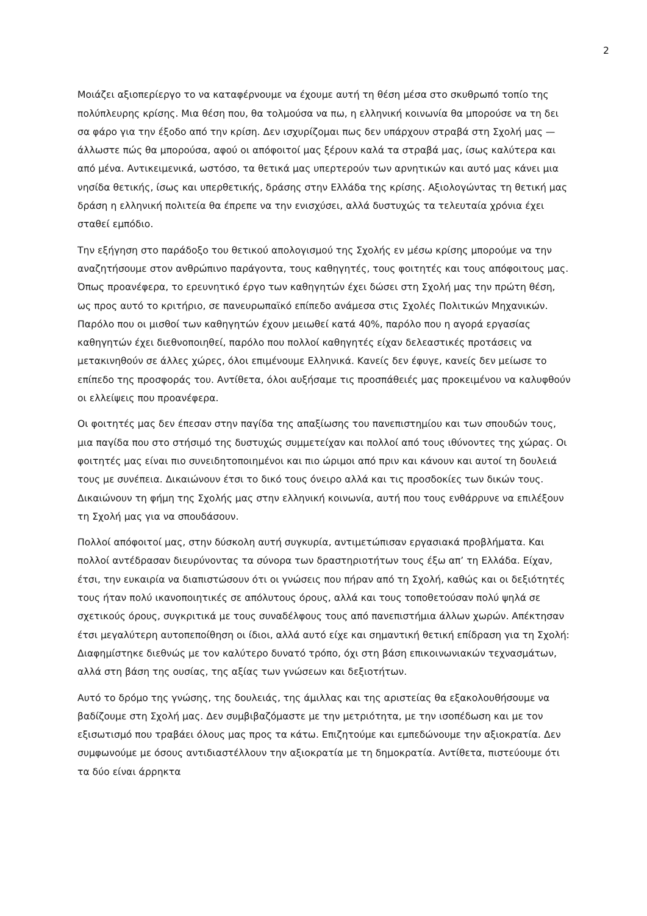2
Μοιάζει αξιοπερίεργο το να καταφέρνουμε να έχουμε αυτή τη θέση μέσα στο σκυθρωπό τοπίο της πολύπλευρης κρίσης. Μια θέση που, θα τολμούσα να πω, η ελληνική κοινωνία θα μπορούσε να τη δει σα φάρο για την έξοδο από την κρίση. Δεν ισχυρίζομαι πως δεν υπάρχουν στραβά στη Σχολή μας —άλλωστε πώς θα μπορούσα, αφού οι απόφοιτοί μας ξέρουν καλά τα στραβά μας, ίσως καλύτερα και από μένα. Αντικειμενικά, ωστόσο, τα θετικά μας υπερτερούν των αρνητικών και αυτό μας κάνει μια νησίδα θετικής, ίσως και υπερθετικής, δράσης στην Ελλάδα της κρίσης. Αξιολογώντας τη θετική μας δράση η ελληνική πολιτεία θα έπρεπε να την ενισχύσει, αλλά δυστυχώς τα τελευταία χρόνια έχει σταθεί εμπόδιο.
Την εξήγηση στο παράδοξο του θετικού απολογισμού της Σχολής εν μέσω κρίσης μπορούμε να την αναζητήσουμε στον ανθρώπινο παράγοντα, τους καθηγητές, τους φοιτητές και τους απόφοιτους μας. Όπως προανέφερα, το ερευνητικό έργο των καθηγητών έχει δώσει στη Σχολή μας την πρώτη θέση, ως προς αυτό το κριτήριο, σε πανευρωπαϊκό επίπεδο ανάμεσα στις Σχολές Πολιτικών Μηχανικών. Παρόλο που οι μισθοί των καθηγητών έχουν μειωθεί κατά 40%, παρόλο που η αγορά εργασίας καθηγητών έχει διεθνοποιηθεί, παρόλο που πολλοί καθηγητές είχαν δελεαστικές προτάσεις να μετακινηθούν σε άλλες χώρες, όλοι επιμένουμε Ελληνικά. Κανείς δεν έφυγε, κανείς δεν μείωσε το επίπεδο της προσφοράς του. Αντίθετα, όλοι αυξήσαμε τις προσπάθειές μας προκειμένου να καλυφθούν οι ελλείψεις που προανέφερα.
Οι φοιτητές μας δεν έπεσαν στην παγίδα της απαξίωσης του πανεπιστημίου και των σπουδών τους, μια παγίδα που στο στήσιμό της δυστυχώς συμμετείχαν και πολλοί από τους ιθύνοντες της χώρας. Οι φοιτητές μας είναι πιο συνειδητοποιημένοι και πιο ώριμοι από πριν και κάνουν και αυτοί τη δουλειά τους με συνέπεια. Δικαιώνουν έτσι το δικό τους όνειρο αλλά και τις προσδοκίες των δικών τους. Δικαιώνουν τη φήμη της Σχολής μας στην ελληνική κοινωνία, αυτή που τους ενθάρρυνε να επιλέξουν τη Σχολή μας για να σπουδάσουν.
Πολλοί απόφοιτοί μας, στην δύσκολη αυτή συγκυρία, αντιμετώπισαν εργασιακά προβλήματα. Και πολλοί αντέδρασαν διευρύνοντας τα σύνορα των δραστηριοτήτων τους έξω απ’ τη Ελλάδα. Είχαν, έτσι, την ευκαιρία να διαπιστώσουν ότι οι γνώσεις που πήραν από τη Σχολή, καθώς και οι δεξιότητές τους ήταν πολύ ικανοποιητικές σε απόλυτους όρους, αλλά και τους τοποθετούσαν πολύ ψηλά σε σχετικούς όρους, συγκριτικά με τους συναδέλφους τους από πανεπιστήμια άλλων χωρών. Απέκτησαν έτσι μεγαλύτερη αυτοπεποίθηση οι ίδιοι, αλλά αυτό είχε και σημαντική θετική επίδραση για τη Σχολή: Διαφημίστηκε διεθνώς με τον καλύτερο δυνατό τρόπο, όχι στη βάση επικοινωνιακών τεχνασμάτων, αλλά στη βάση της ουσίας, της αξίας των γνώσεων και δεξιοτήτων.
Αυτό το δρόμο της γνώσης, της δουλειάς, της άμιλλας και της αριστείας θα εξακολουθήσουμε να βαδίζουμε στη Σχολή μας. Δεν συμβιβαζόμαστε με την μετριότητα, με την ισοπέδωση και με τον εξισωτισμό που τραβάει όλους μας προς τα κάτω. Επιζητούμε και εμπεδώνουμε την αξιοκρατία. Δεν συμφωνούμε με όσους αντιδιαστέλλουν την αξιοκρατία με τη δημοκρατία. Αντίθετα, πιστεύουμε ότι τα δύο είναι άρρηκτα